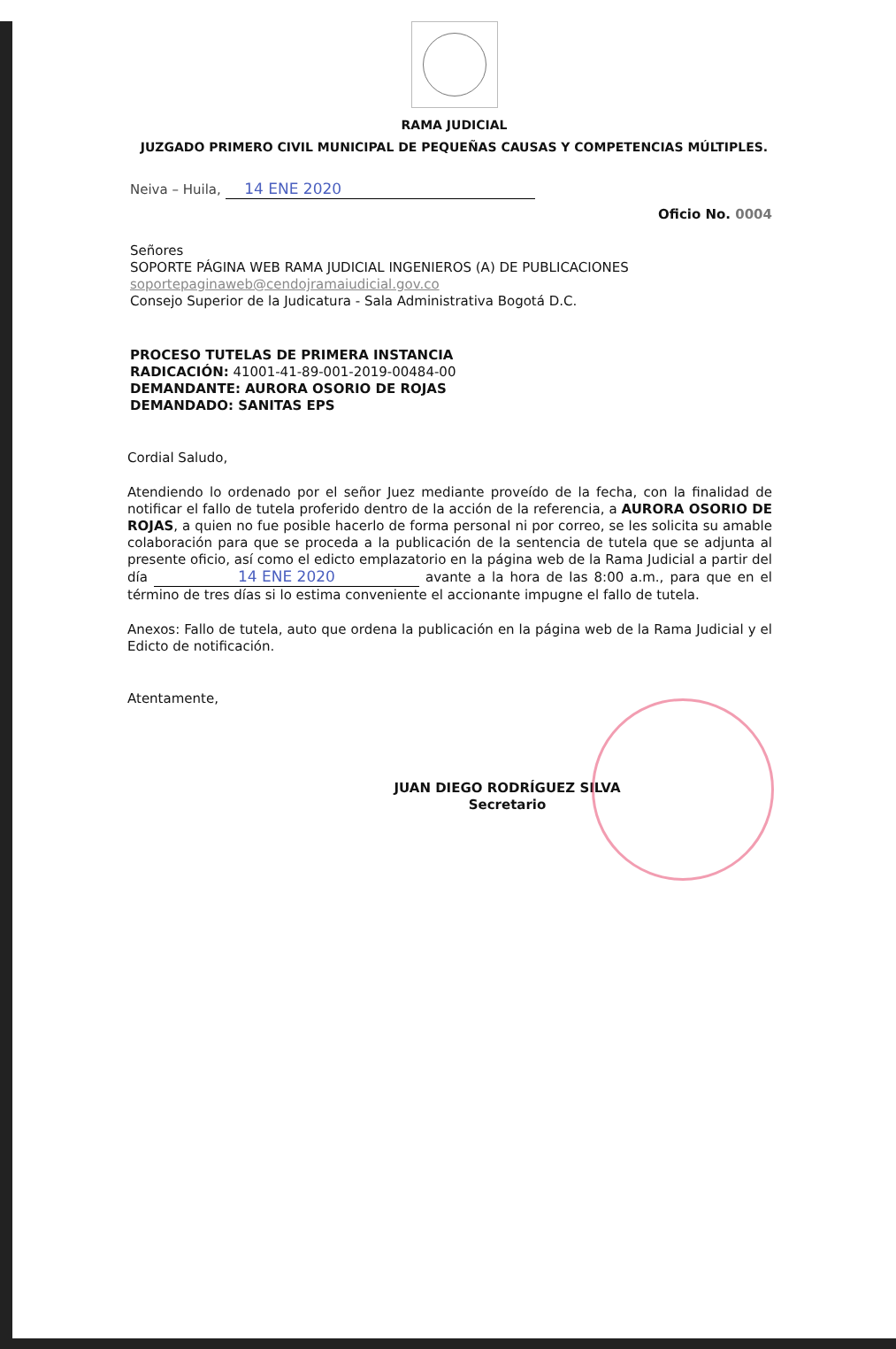RAMA JUDICIAL
JUZGADO PRIMERO CIVIL MUNICIPAL DE PEQUEÑAS CAUSAS Y COMPETENCIAS MÚLTIPLES.
Neiva – Huila, 14 ENE 2020
Oficio No. 0004
Señores
SOPORTE PÁGINA WEB RAMA JUDICIAL INGENIEROS (A) DE PUBLICACIONES
soportepaginaweb@cendojramaiudicial.gov.co
Consejo Superior de la Judicatura - Sala Administrativa Bogotá D.C.
PROCESO TUTELAS DE PRIMERA INSTANCIA
RADICACIÓN: 41001-41-89-001-2019-00484-00
DEMANDANTE: AURORA OSORIO DE ROJAS
DEMANDADO: SANITAS EPS
Cordial Saludo,
Atendiendo lo ordenado por el señor Juez mediante proveído de la fecha, con la finalidad de notificar el fallo de tutela proferido dentro de la acción de la referencia, a AURORA OSORIO DE ROJAS, a quien no fue posible hacerlo de forma personal ni por correo, se les solicita su amable colaboración para que se proceda a la publicación de la sentencia de tutela que se adjunta al presente oficio, así como el edicto emplazatorio en la página web de la Rama Judicial a partir del día 14 ENE 2020 avante a la hora de las 8:00 a.m., para que en el término de tres días si lo estima conveniente el accionante impugne el fallo de tutela.
Anexos: Fallo de tutela, auto que ordena la publicación en la página web de la Rama Judicial y el Edicto de notificación.
Atentamente,
JUAN DIEGO RODRÍGUEZ SILVA
Secretario